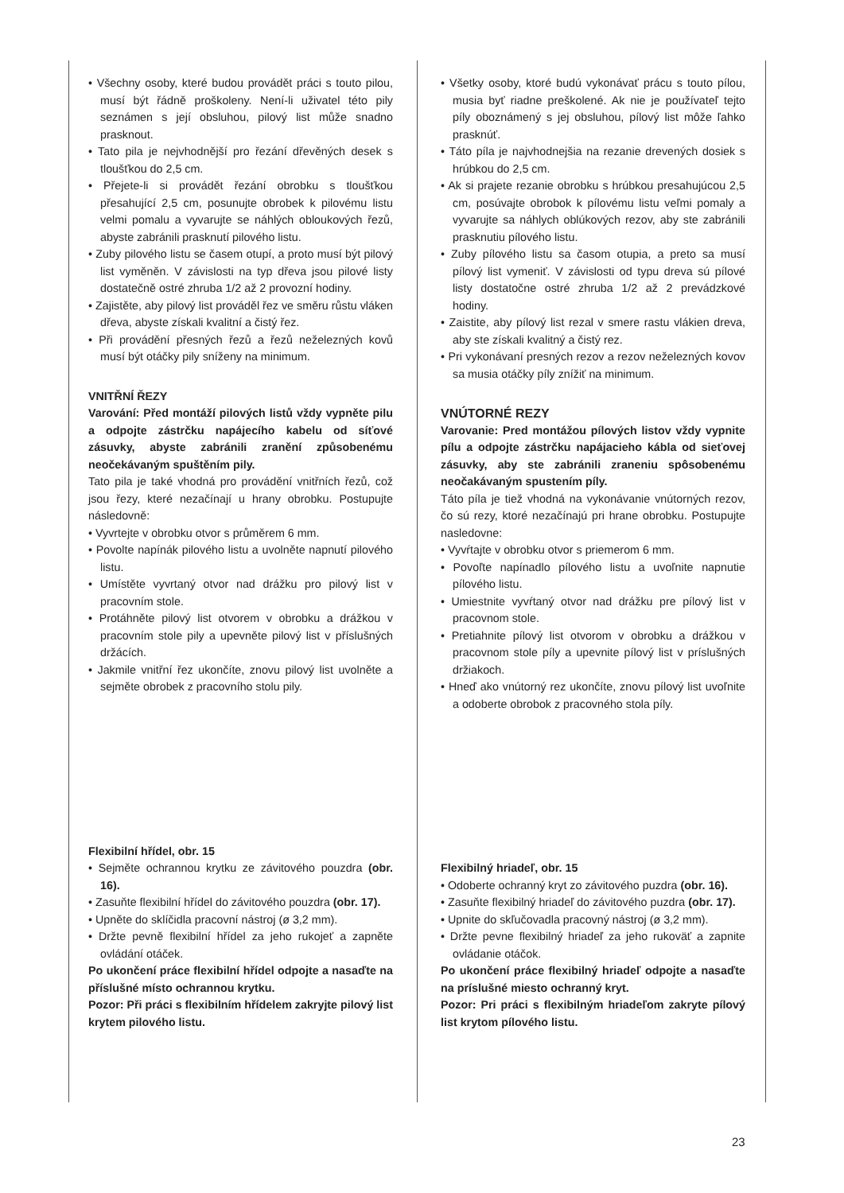• Všechny osoby, které budou provádět práci s touto pilou, musí být řádně proškoleny. Není-li uživatel této pily seznámen s její obsluhou, pilový list může snadno prasknout.
• Tato pila je nejvhodnější pro řezání dřevěných desek s tloušťkou do 2,5 cm.
• Přejete-li si provádět řezání obrobku s tloušťkou přesahující 2,5 cm, posunujte obrobek k pilovému listu velmi pomalu a vyvarujte se náhlých obloukových řezů, abyste zabránili prasknutí pilového listu.
• Zuby pilového listu se časem otupí, a proto musí být pilový list vyměněn. V závislosti na typ dřeva jsou pilové listy dostatečně ostré zhruba 1/2 až 2 provozní hodiny.
• Zajistěte, aby pilový list prováděl řez ve směru růstu vláken dřeva, abyste získali kvalitní a čistý řez.
• Při provádění přesných řezů a řezů neželezných kovů musí být otáčky pily sníženy na minimum.
VNITŘNÍ ŘEZY
Varování: Před montáží pilových listů vždy vypněte pilu a odpojte zástrčku napájecího kabelu od síťové zásuvky, abyste zabránili zranění způsobenému neočekávaným spuštěním pily.
Tato pila je také vhodná pro provádění vnitřních řezů, což jsou řezy, které nezačínají u hrany obrobku. Postupujte následovně:
• Vyvrtejte v obrobku otvor s průměrem 6 mm.
• Povolte napínák pilového listu a uvolněte napnutí pilového listu.
• Umístěte vyvrtaný otvor nad drážku pro pilový list v pracovním stole.
• Protáhněte pilový list otvorem v obrobku a drážkou v pracovním stole pily a upevněte pilový list v příslušných držácích.
• Jakmile vnitřní řez ukončíte, znovu pilový list uvolněte a sejměte obrobek z pracovního stolu pily.
Flexibilní hřídel, obr. 15
• Sejměte ochrannou krytku ze závitového pouzdra (obr. 16).
• Zasuňte flexibilní hřídel do závitového pouzdra (obr. 17).
• Upněte do sklíčidla pracovní nástroj (ø 3,2 mm).
• Držte pevně flexibilní hřídel za jeho rukojeť a zapněte ovládání otáček.
Po ukončení práce flexibilní hřídel odpojte a nasaďte na příslušné místo ochrannou krytku.
Pozor: Při práci s flexibilním hřídelem zakryjte pilový list krytem pilového listu.
• Všetky osoby, ktoré budú vykonávať prácu s touto pílou, musia byť riadne preškolené. Ak nie je používateľ tejto píly oboznámený s jej obsluhou, pílový list môže ľahko prasknúť.
• Táto píla je najvhodnejšia na rezanie drevených dosiek s hrúbkou do 2,5 cm.
• Ak si prajete rezanie obrobku s hrúbkou presahujúcou 2,5 cm, posúvajte obrobok k pílovému listu veľmi pomaly a vyvarujte sa náhlych oblúkových rezov, aby ste zabránili prasknutiu pílového listu.
• Zuby pílového listu sa časom otupia, a preto sa musí pílový list vymeniť. V závislosti od typu dreva sú pílové listy dostatočne ostré zhruba 1/2 až 2 prevádzkové hodiny.
• Zaistite, aby pílový list rezal v smere rastu vlákien dreva, aby ste získali kvalitný a čistý rez.
• Pri vykonávaní presných rezov a rezov neželezných kovov sa musia otáčky píly znížiť na minimum.
VNÚTORNÉ REZY
Varovanie: Pred montážou pílových listov vždy vypnite pílu a odpojte zástrčku napájacieho kábla od sieťovej zásuvky, aby ste zabránili zraneniu spôsobenému neočakávaným spustením píly.
Táto píla je tiež vhodná na vykonávanie vnútorných rezov, čo sú rezy, ktoré nezačínajú pri hrane obrobku. Postupujte nasledovne:
• Vyvŕtajte v obrobku otvor s priemerom 6 mm.
• Povoľte napínadlo pílového listu a uvoľnite napnutie pílového listu.
• Umiestnite vyvŕtaný otvor nad drážku pre pílový list v pracovnom stole.
• Pretiahnite pílový list otvorom v obrobku a drážkou v pracovnom stole píly a upevnite pílový list v príslušných držiakoch.
• Hneď ako vnútorný rez ukončíte, znovu pílový list uvoľnite a odoberte obrobok z pracovného stola píly.
Flexibilný hriadeľ, obr. 15
• Odoberte ochranný kryt zo závitového puzdra (obr. 16).
• Zasuňte flexibilný hriadeľ do závitového puzdra (obr. 17).
• Upnite do skľučovadla pracovný nástroj (ø 3,2 mm).
• Držte pevne flexibilný hriadeľ za jeho rukoväť a zapnite ovládanie otáčok.
Po ukončení práce flexibilný hriadeľ odpojte a nasaďte na príslušné miesto ochranný kryt.
Pozor: Pri práci s flexibilným hriadeľom zakryte pílový list krytom pílového listu.
23